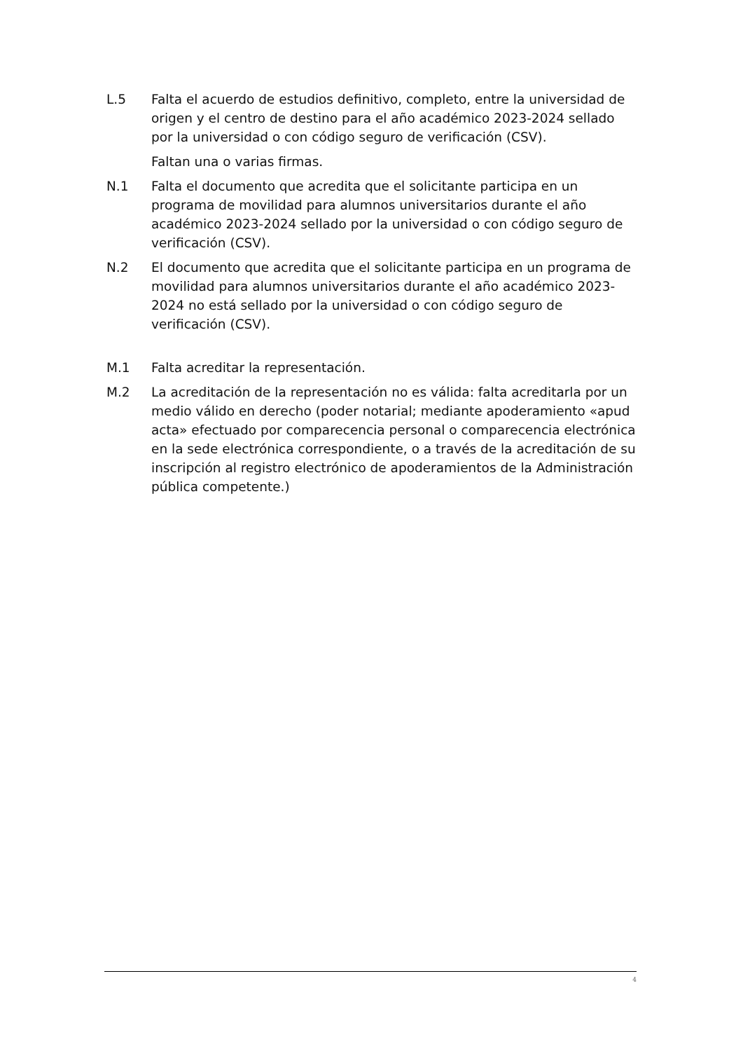L.5 Falta el acuerdo de estudios definitivo, completo, entre la universidad de origen y el centro de destino para el año académico 2023-2024 sellado por la universidad o con código seguro de verificación (CSV).
Faltan una o varias firmas.
N.1 Falta el documento que acredita que el solicitante participa en un programa de movilidad para alumnos universitarios durante el año académico 2023-2024 sellado por la universidad o con código seguro de verificación (CSV).
N.2 El documento que acredita que el solicitante participa en un programa de movilidad para alumnos universitarios durante el año académico 2023-2024 no está sellado por la universidad o con código seguro de verificación (CSV).
M.1 Falta acreditar la representación.
M.2 La acreditación de la representación no es válida: falta acreditarla por un medio válido en derecho (poder notarial; mediante apoderamiento «apud acta» efectuado por comparecencia personal o comparecencia electrónica en la sede electrónica correspondiente, o a través de la acreditación de su inscripción al registro electrónico de apoderamientos de la Administración pública competente.)
4